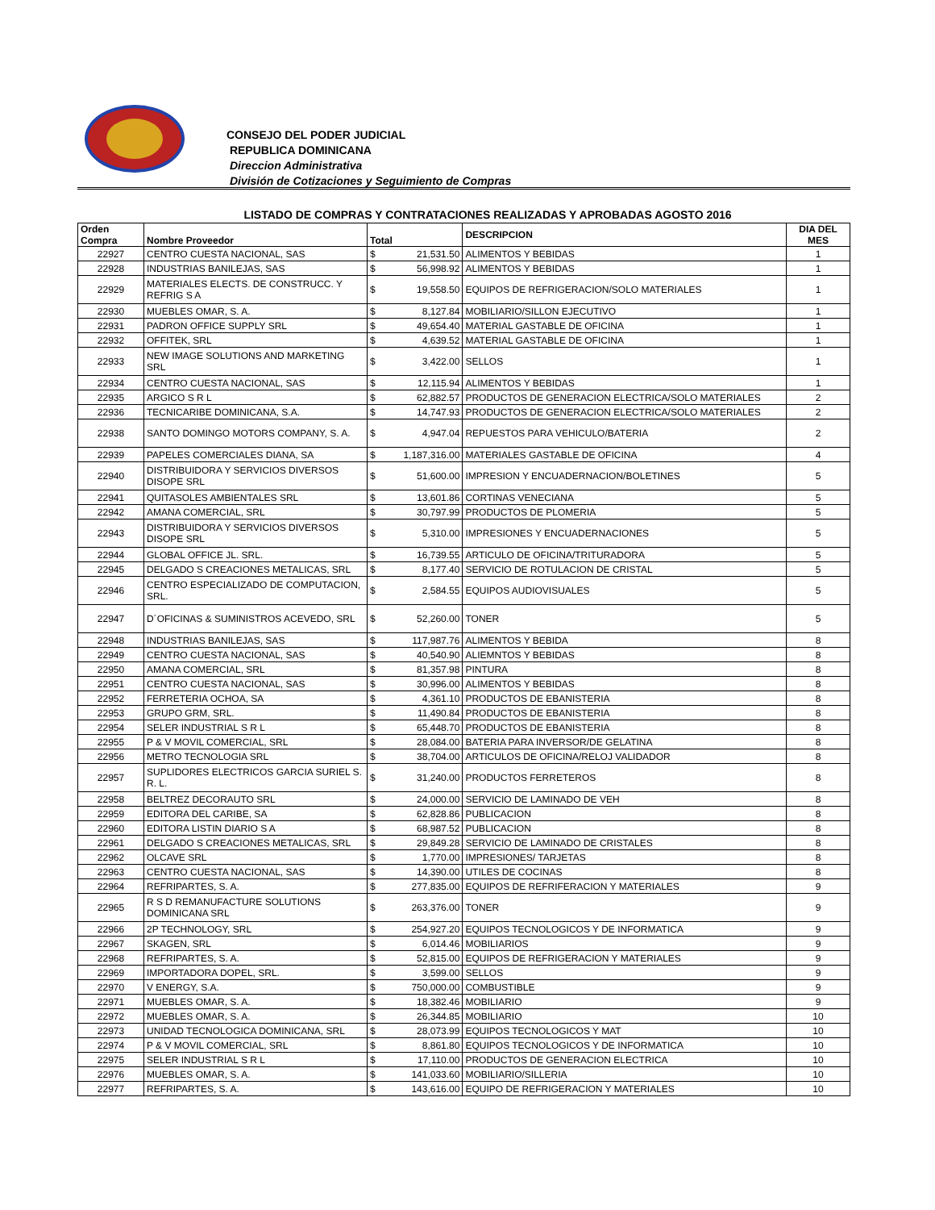CONSEJO DEL PODER JUDICIAL
REPUBLICA DOMINICANA
Direccion Administrativa
División de Cotizaciones y Seguimiento de Compras
LISTADO DE COMPRAS Y CONTRATACIONES REALIZADAS Y APROBADAS AGOSTO 2016
| Orden Compra | Nombre Proveedor | Total | | DESCRIPCION | DIA DEL MES |
| --- | --- | --- | --- | --- | --- |
| 22927 | CENTRO CUESTA NACIONAL, SAS | $ | 21,531.50 | ALIMENTOS Y BEBIDAS | 1 |
| 22928 | INDUSTRIAS BANILEJAS, SAS | $ | 56,998.92 | ALIMENTOS Y BEBIDAS | 1 |
| 22929 | MATERIALES ELECTS. DE CONSTRUCC. Y REFRIG S A | $ | 19,558.50 | EQUIPOS DE REFRIGERACION/SOLO MATERIALES | 1 |
| 22930 | MUEBLES OMAR, S. A. | $ | 8,127.84 | MOBILIARIO/SILLON EJECUTIVO | 1 |
| 22931 | PADRON OFFICE SUPPLY SRL | $ | 49,654.40 | MATERIAL GASTABLE DE OFICINA | 1 |
| 22932 | OFFITEK, SRL | $ | 4,639.52 | MATERIAL GASTABLE DE OFICINA | 1 |
| 22933 | NEW IMAGE SOLUTIONS AND MARKETING SRL | $ | 3,422.00 | SELLOS | 1 |
| 22934 | CENTRO CUESTA NACIONAL, SAS | $ | 12,115.94 | ALIMENTOS Y BEBIDAS | 1 |
| 22935 | ARGICO S R L | $ | 62,882.57 | PRODUCTOS DE GENERACION ELECTRICA/SOLO MATERIALES | 2 |
| 22936 | TECNICARIBE DOMINICANA, S.A. | $ | 14,747.93 | PRODUCTOS DE GENERACION ELECTRICA/SOLO MATERIALES | 2 |
| 22938 | SANTO DOMINGO MOTORS COMPANY, S. A. | $ | 4,947.04 | REPUESTOS PARA VEHICULO/BATERIA | 2 |
| 22939 | PAPELES COMERCIALES DIANA, SA | $ | 1,187,316.00 | MATERIALES GASTABLE DE OFICINA | 4 |
| 22940 | DISTRIBUIDORA Y SERVICIOS DIVERSOS DISOPE SRL | $ | 51,600.00 | IMPRESION Y ENCUADERNACION/BOLETINES | 5 |
| 22941 | QUITASOLES AMBIENTALES SRL | $ | 13,601.86 | CORTINAS VENECIANA | 5 |
| 22942 | AMANA COMERCIAL, SRL | $ | 30,797.99 | PRODUCTOS DE PLOMERIA | 5 |
| 22943 | DISTRIBUIDORA Y SERVICIOS DIVERSOS DISOPE SRL | $ | 5,310.00 | IMPRESIONES Y ENCUADERNACIONES | 5 |
| 22944 | GLOBAL OFFICE JL. SRL. | $ | 16,739.55 | ARTICULO DE OFICINA/TRITURADORA | 5 |
| 22945 | DELGADO S CREACIONES METALICAS, SRL | $ | 8,177.40 | SERVICIO DE ROTULACION DE CRISTAL | 5 |
| 22946 | CENTRO ESPECIALIZADO DE COMPUTACION, SRL. | $ | 2,584.55 | EQUIPOS AUDIOVISUALES | 5 |
| 22947 | D´OFICINAS & SUMINISTROS ACEVEDO, SRL | $ | 52,260.00 | TONER | 5 |
| 22948 | INDUSTRIAS BANILEJAS, SAS | $ | 117,987.76 | ALIMENTOS Y BEBIDA | 8 |
| 22949 | CENTRO CUESTA NACIONAL, SAS | $ | 40,540.90 | ALIEMNTOS Y BEBIDAS | 8 |
| 22950 | AMANA COMERCIAL, SRL | $ | 81,357.98 | PINTURA | 8 |
| 22951 | CENTRO CUESTA NACIONAL, SAS | $ | 30,996.00 | ALIMENTOS Y BEBIDAS | 8 |
| 22952 | FERRETERIA OCHOA, SA | $ | 4,361.10 | PRODUCTOS DE EBANISTERIA | 8 |
| 22953 | GRUPO GRM, SRL. | $ | 11,490.84 | PRODUCTOS DE EBANISTERIA | 8 |
| 22954 | SELER INDUSTRIAL S R L | $ | 65,448.70 | PRODUCTOS DE EBANISTERIA | 8 |
| 22955 | P & V MOVIL COMERCIAL, SRL | $ | 28,084.00 | BATERIA PARA INVERSOR/DE GELATINA | 8 |
| 22956 | METRO TECNOLOGIA SRL | $ | 38,704.00 | ARTICULOS DE OFICINA/RELOJ VALIDADOR | 8 |
| 22957 | SUPLIDORES ELECTRICOS GARCIA SURIEL S. R. L. | $ | 31,240.00 | PRODUCTOS FERRETEROS | 8 |
| 22958 | BELTREZ DECORAUTO SRL | $ | 24,000.00 | SERVICIO DE LAMINADO DE VEH | 8 |
| 22959 | EDITORA DEL CARIBE, SA | $ | 62,828.86 | PUBLICACION | 8 |
| 22960 | EDITORA LISTIN DIARIO S A | $ | 68,987.52 | PUBLICACION | 8 |
| 22961 | DELGADO S CREACIONES METALICAS, SRL | $ | 29,849.28 | SERVICIO DE LAMINADO DE CRISTALES | 8 |
| 22962 | OLCAVE SRL | $ | 1,770.00 | IMPRESIONES/ TARJETAS | 8 |
| 22963 | CENTRO CUESTA NACIONAL, SAS | $ | 14,390.00 | UTILES DE COCINAS | 8 |
| 22964 | REFRIPARTES, S. A. | $ | 277,835.00 | EQUIPOS DE REFRIFERACION Y MATERIALES | 9 |
| 22965 | R S D REMANUFACTURE SOLUTIONS DOMINICANA SRL | $ | 263,376.00 | TONER | 9 |
| 22966 | 2P TECHNOLOGY, SRL | $ | 254,927.20 | EQUIPOS TECNOLOGICOS Y DE INFORMATICA | 9 |
| 22967 | SKAGEN, SRL | $ | 6,014.46 | MOBILIARIOS | 9 |
| 22968 | REFRIPARTES, S. A. | $ | 52,815.00 | EQUIPOS DE REFRIGERACION Y MATERIALES | 9 |
| 22969 | IMPORTADORA DOPEL, SRL. | $ | 3,599.00 | SELLOS | 9 |
| 22970 | V ENERGY, S.A. | $ | 750,000.00 | COMBUSTIBLE | 9 |
| 22971 | MUEBLES OMAR, S. A. | $ | 18,382.46 | MOBILIARIO | 9 |
| 22972 | MUEBLES OMAR, S. A. | $ | 26,344.85 | MOBILIARIO | 10 |
| 22973 | UNIDAD TECNOLOGICA DOMINICANA, SRL | $ | 28,073.99 | EQUIPOS TECNOLOGICOS Y MAT | 10 |
| 22974 | P & V MOVIL COMERCIAL, SRL | $ | 8,861.80 | EQUIPOS TECNOLOGICOS Y DE INFORMATICA | 10 |
| 22975 | SELER INDUSTRIAL S R L | $ | 17,110.00 | PRODUCTOS DE GENERACION ELECTRICA | 10 |
| 22976 | MUEBLES OMAR, S. A. | $ | 141,033.60 | MOBILIARIO/SILLERIA | 10 |
| 22977 | REFRIPARTES, S. A. | $ | 143,616.00 | EQUIPO DE REFRIGERACION Y MATERIALES | 10 |